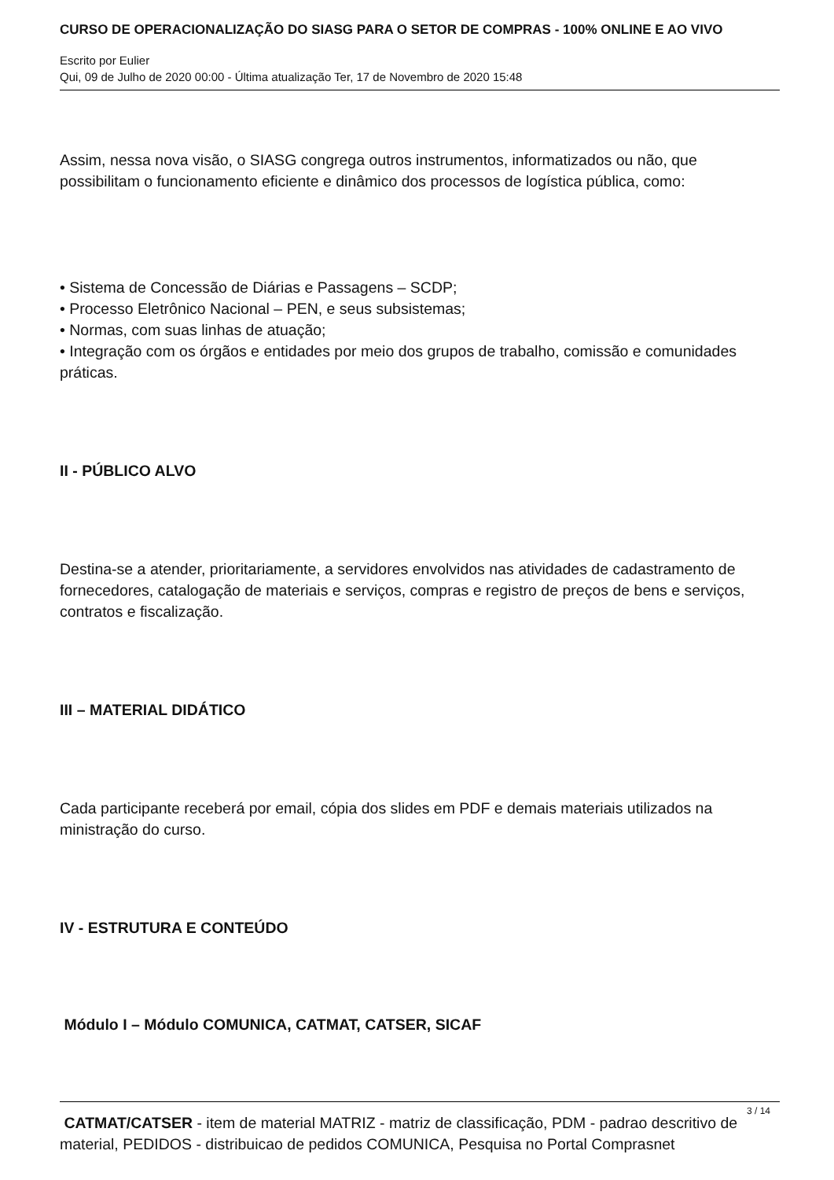CURSO DE OPERACIONALIZAÇÃO DO SIASG PARA O SETOR DE COMPRAS - 100% ONLINE E AO VIVO
Escrito por Eulier
Qui, 09 de Julho de 2020 00:00 - Última atualização Ter, 17 de Novembro de 2020 15:48
Assim, nessa nova visão, o SIASG congrega outros instrumentos, informatizados ou não, que possibilitam o funcionamento eficiente e dinâmico dos processos de logística pública, como:
• Sistema de Concessão de Diárias e Passagens – SCDP;
• Processo Eletrônico Nacional – PEN, e seus subsistemas;
• Normas, com suas linhas de atuação;
• Integração com os órgãos e entidades por meio dos grupos de trabalho, comissão e comunidades práticas.
II - PÚBLICO ALVO
Destina-se a atender, prioritariamente, a servidores envolvidos nas atividades de cadastramento de fornecedores, catalogação de materiais e serviços, compras e registro de preços de bens e serviços, contratos e fiscalização.
III – MATERIAL DIDÁTICO
Cada participante receberá por email, cópia dos slides em PDF e demais materiais utilizados na ministração do curso.
IV - ESTRUTURA E CONTEÚDO
Módulo I – Módulo COMUNICA, CATMAT, CATSER, SICAF
CATMAT/CATSER - item de material MATRIZ - matriz de classificação, PDM - padrao descritivo de material, PEDIDOS - distribuicao de pedidos COMUNICA, Pesquisa no Portal Comprasnet
3 / 14